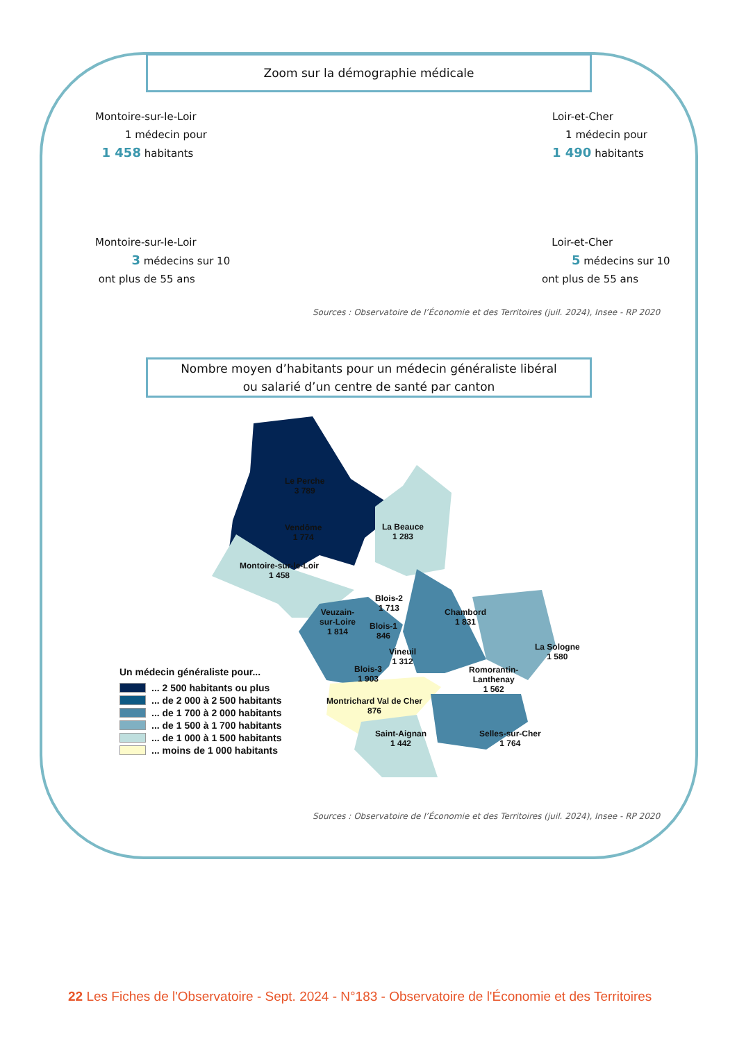Zoom sur la démographie médicale
Montoire-sur-le-Loir
1 médecin pour
1 458 habitants
Loir-et-Cher
1 médecin pour
1 490 habitants
Montoire-sur-le-Loir
3 médecins sur 10
ont plus de 55 ans
Loir-et-Cher
5 médecins sur 10
ont plus de 55 ans
Sources : Observatoire de l’Économie et des Territoires (juil. 2024), Insee - RP 2020
Nombre moyen d’habitants pour un médecin généraliste libéral
ou salarié d’un centre de santé par canton
Le Perche
3 789
Vendôme
1 774
La Beauce
1 283
Montoire-sur-le-Loir
1 458
Blois-2
1 713
Veuzain-
sur-Loire
1 814
Blois-1
846
Chambord
1 831
Vineuil
1 312
La Sologne
1 580
Blois-3
1 903
Romorantin-
Lanthenay
1 562
Montrichard Val de Cher
876
Saint-Aignan
1 442
Selles-sur-Cher
1 764
Un médecin généraliste pour...
... 2 500 habitants ou plus
... de 2 000 à 2 500 habitants
... de 1 700 à 2 000 habitants
... de 1 500 à 1 700 habitants
... de 1 000 à 1 500 habitants
... moins de 1 000 habitants
Sources : Observatoire de l’Économie et des Territoires (juil. 2024), Insee - RP 2020
22 Les Fiches de l'Observatoire - Sept. 2024 - N°183 - Observatoire de l'Économie et des Territoires